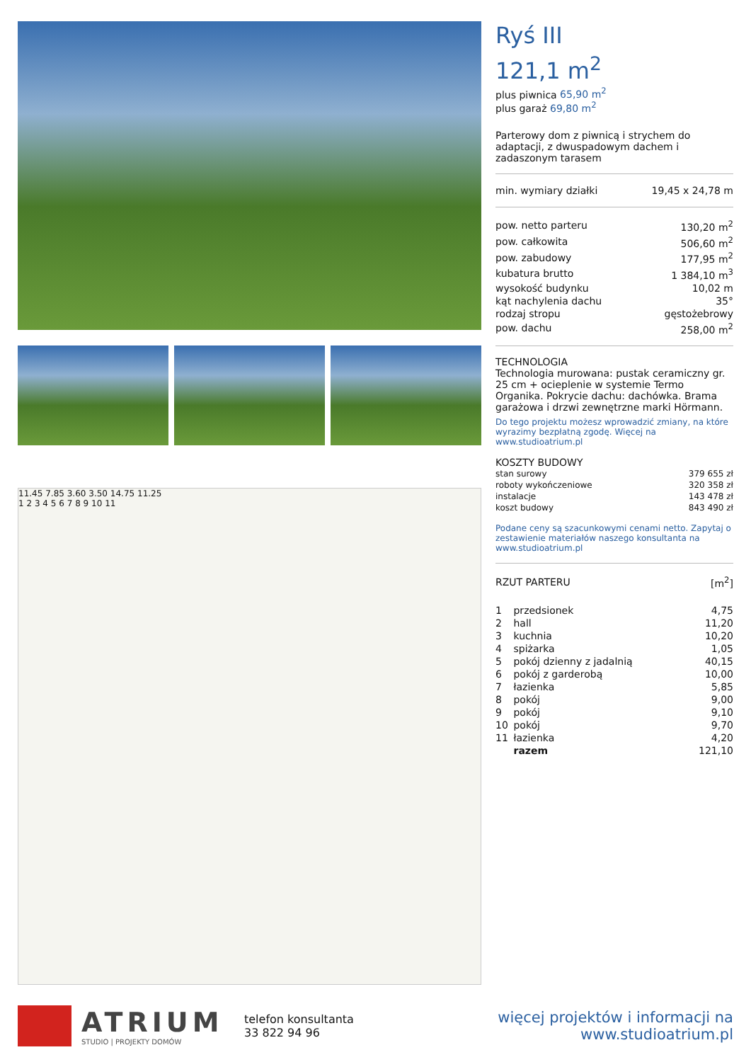11.45 7.85 3.60 3.50 14.75 11.25
1 2 3 4 5 6 7 8 9 10 11
Ryś III
121,1 m<sup>2</sup>
plus piwnica 65,90 m<sup>2</sup>
plus garaż 69,80 m<sup>2</sup>
Parterowy dom z piwnicą i strychem do adaptacji, z dwuspadowym dachem i zadaszonym tarasem
| min. wymiary działki | 19,45 x 24,78 m |
| pow. netto parteru | 130,20 m<sup>2</sup> |
| pow. całkowita | 506,60 m<sup>2</sup> |
| pow. zabudowy | 177,95 m<sup>2</sup> |
| kubatura brutto | 1 384,10 m<sup>3</sup> |
| wysokość budynku | 10,02 m |
| kąt nachylenia dachu | 35° |
| rodzaj stropu | gęstożebrowy |
| pow. dachu | 258,00 m<sup>2</sup> |
TECHNOLOGIA
Technologia murowana: pustak ceramiczny gr. 25 cm + ocieplenie w systemie Termo Organika. Pokrycie dachu: dachówka. Brama garażowa i drzwi zewnętrzne marki Hörmann.
Do tego projektu możesz wprowadzić zmiany, na które wyrazimy bezpłatną zgodę. Więcej na www.studioatrium.pl
KOSZTY BUDOWY
| stan surowy | 379 655 zł |
| roboty wykończeniowe | 320 358 zł |
| instalacje | 143 478 zł |
| koszt budowy | 843 490 zł |
Podane ceny są szacunkowymi cenami netto. Zapytaj o zestawienie materiałów naszego konsultanta na www.studioatrium.pl
| RZUT PARTERU | [m<sup>2</sup>] |
| 1 | przedsionek | 4,75 |
| 2 | hall | 11,20 |
| 3 | kuchnia | 10,20 |
| 4 | spiżarka | 1,05 |
| 5 | pokój dzienny z jadalnią | 40,15 |
| 6 | pokój z garderobą | 10,00 |
| 7 | łazienka | 5,85 |
| 8 | pokój | 9,00 |
| 9 | pokój | 9,10 |
| 10 | pokój | 9,70 |
| 11 | łazienka | 4,20 |
| | razem | 121,10 |
ATRIUM
STUDIO | PROJEKTY DOMÓW
telefon konsultanta
33 822 94 96
więcej projektów i informacji na
www.studioatrium.pl